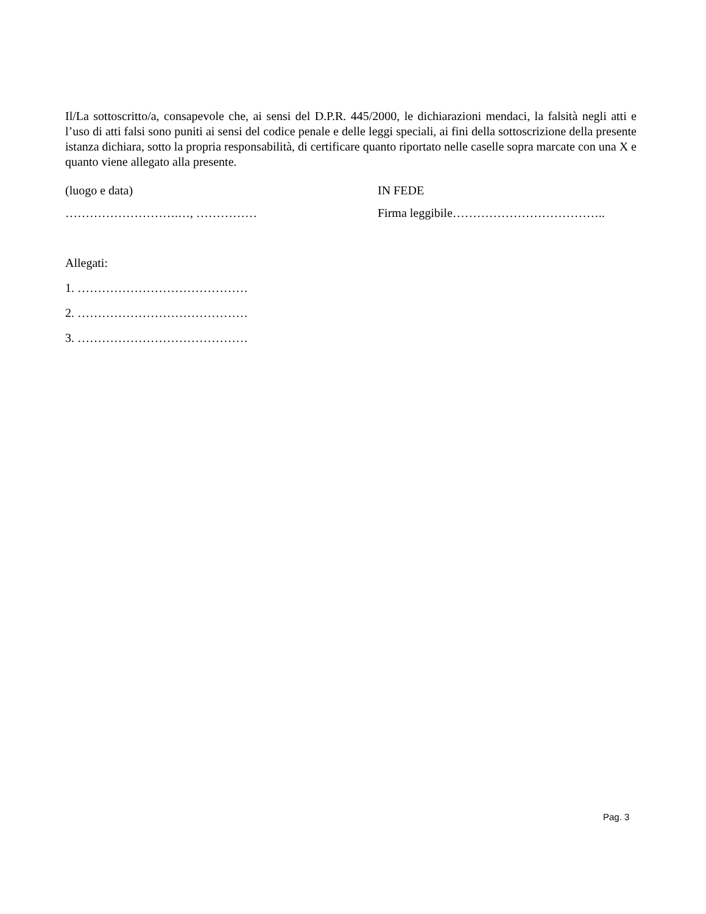Il/La sottoscritto/a, consapevole che, ai sensi del D.P.R. 445/2000, le dichiarazioni mendaci, la falsità negli atti e l’uso di atti falsi sono puniti ai sensi del codice penale e delle leggi speciali, ai fini della sottoscrizione della presente istanza dichiara, sotto la propria responsabilità, di certificare quanto riportato nelle caselle sopra marcate con una X e quanto viene allegato alla presente.
(luogo e data) IN FEDE
……………………….…, …………… Firma leggibile………………………………..
Allegati:
1. ……………………………………
2. ……………………………………
3. ……………………………………
Pag. 3